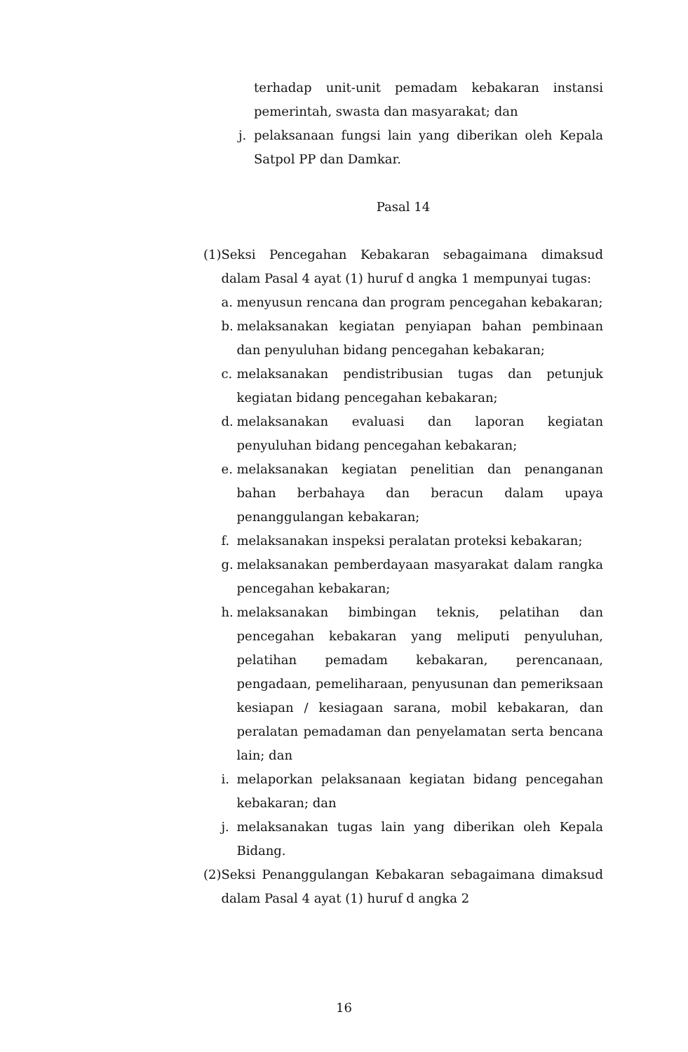terhadap unit-unit pemadam kebakaran instansi pemerintah, swasta dan masyarakat; dan
j. pelaksanaan fungsi lain yang diberikan oleh Kepala Satpol PP dan Damkar.
Pasal 14
(1) Seksi Pencegahan Kebakaran sebagaimana dimaksud dalam Pasal 4 ayat (1) huruf d angka 1 mempunyai tugas:
a. menyusun rencana dan program pencegahan kebakaran;
b. melaksanakan kegiatan penyiapan bahan pembinaan dan penyuluhan bidang pencegahan kebakaran;
c. melaksanakan pendistribusian tugas dan petunjuk kegiatan bidang pencegahan kebakaran;
d. melaksanakan evaluasi dan laporan kegiatan penyuluhan bidang pencegahan kebakaran;
e. melaksanakan kegiatan penelitian dan penanganan bahan berbahaya dan beracun dalam upaya penanggulangan kebakaran;
f. melaksanakan inspeksi peralatan proteksi kebakaran;
g. melaksanakan pemberdayaan masyarakat dalam rangka pencegahan kebakaran;
h. melaksanakan bimbingan teknis, pelatihan dan pencegahan kebakaran yang meliputi penyuluhan, pelatihan pemadam kebakaran, perencanaan, pengadaan, pemeliharaan, penyusunan dan pemeriksaan kesiapan / kesiagaan sarana, mobil kebakaran, dan peralatan pemadaman dan penyelamatan serta bencana lain; dan
i. melaporkan pelaksanaan kegiatan bidang pencegahan kebakaran; dan
j. melaksanakan tugas lain yang diberikan oleh Kepala Bidang.
(2) Seksi Penanggulangan Kebakaran sebagaimana dimaksud dalam Pasal 4 ayat (1) huruf d angka 2
16